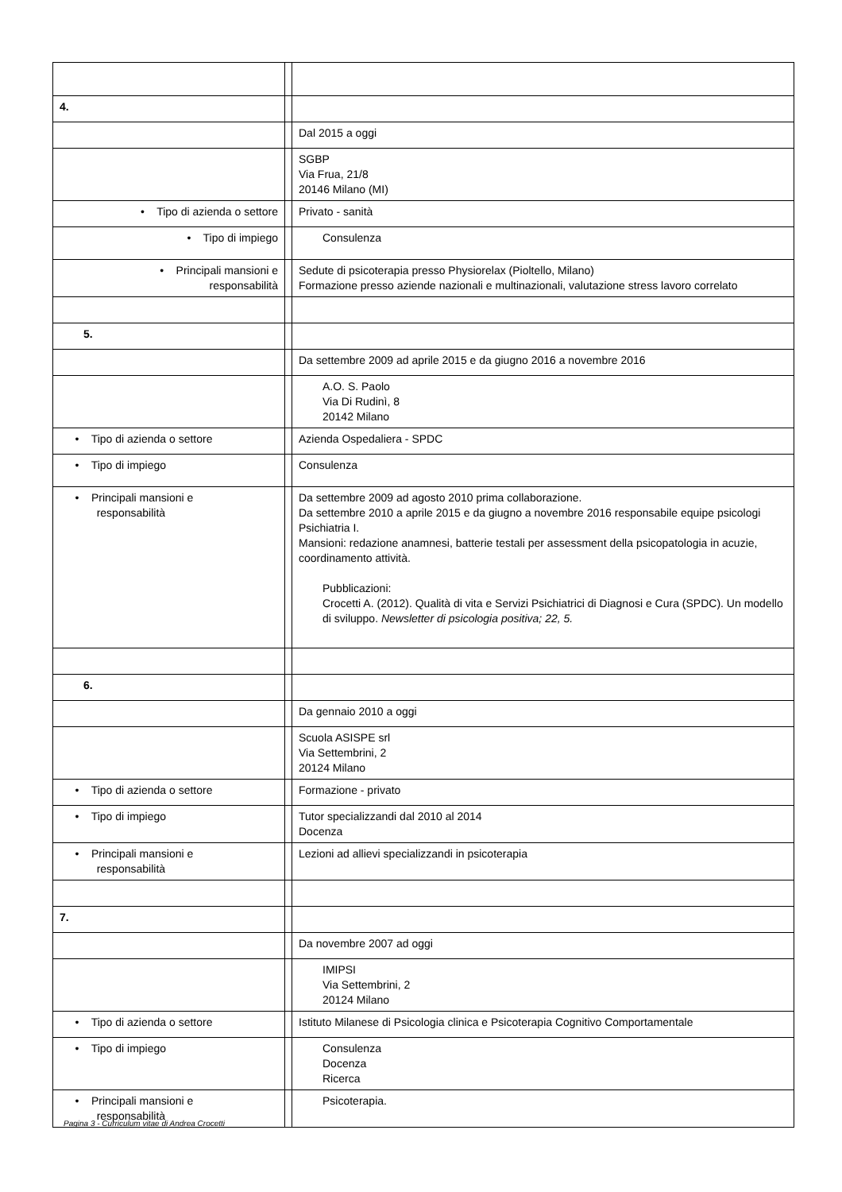| 4. | | |
| | | Dal 2015 a oggi |
| | | SGBP Via Frua, 21/8 20146 Milano (MI) |
| • Tipo di azienda o settore | | Privato - sanità |
| • Tipo di impiego | | Consulenza |
| • Principali mansioni e responsabilità | | Sedute di psicoterapia presso Physiorelax (Pioltello, Milano) Formazione presso aziende nazionali e multinazionali, valutazione stress lavoro correlato |
| 5. | | |
| | | Da settembre 2009 ad aprile 2015 e da giugno 2016 a novembre 2016 |
| | | A.O. S. Paolo Via Di Rudinì, 8 20142 Milano |
| • Tipo di azienda o settore | | Azienda Ospedaliera - SPDC |
| • Tipo di impiego | | Consulenza |
| • Principali mansioni e responsabilità | | Da settembre 2009 ad agosto 2010 prima collaborazione. Da settembre 2010 a aprile 2015 e da giugno a novembre 2016 responsabile equipe psicologi Psichiatria I. Mansioni: redazione anamnesi, batterie testali per assessment della psicopatologia in acuzie, coordinamento attività. Pubblicazioni: Crocetti A. (2012). Qualità di vita e Servizi Psichiatrici di Diagnosi e Cura (SPDC). Un modello di sviluppo. Newsletter di psicologia positiva; 22, 5. |
| 6. | | |
| | | Da gennaio 2010 a oggi |
| | | Scuola ASISPE srl Via Settembrini, 2 20124 Milano |
| • Tipo di azienda o settore | | Formazione - privato |
| • Tipo di impiego | | Tutor specializzandi dal 2010 al 2014 Docenza |
| • Principali mansioni e responsabilità | | Lezioni ad allievi specializzandi in psicoterapia |
| 7. | | |
| | | Da novembre 2007 ad oggi |
| | | IMIPSI Via Settembrini, 2 20124 Milano |
| • Tipo di azienda o settore | | Istituto Milanese di Psicologia clinica e Psicoterapia Cognitivo Comportamentale |
| • Tipo di impiego | | Consulenza Docenza Ricerca |
| • Principali mansioni e responsabilità | | Psicoterapia. |
Pagina 3 - Curriculum vitae di Andrea Crocetti